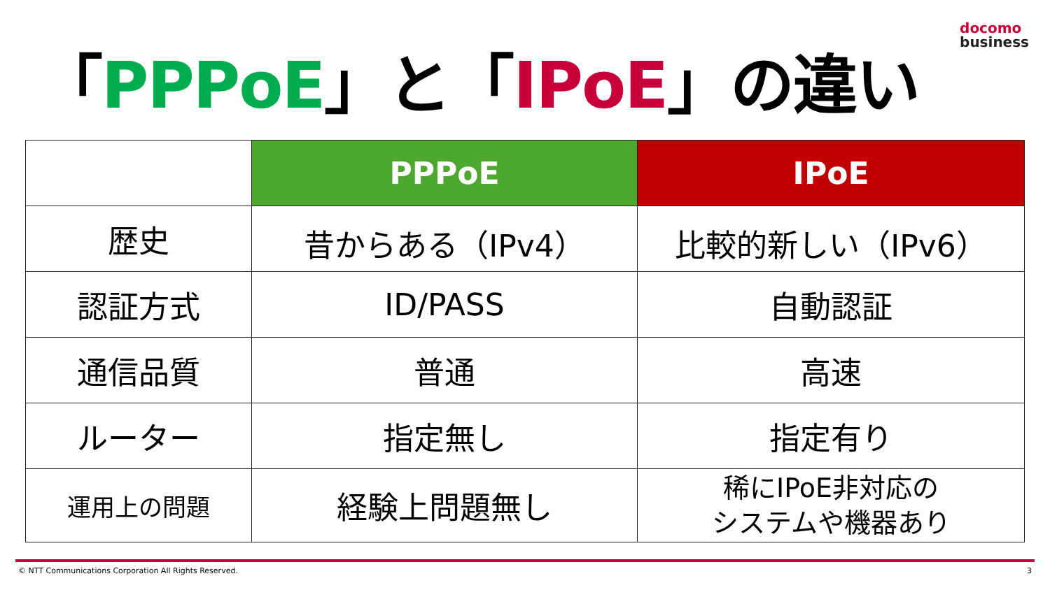「PPPoE」と「IPoE」の違い
docomo
business
| | PPPoE | IPoE |
| 歴史 | 昔からある（IPv4） | 比較的新しい（IPv6） |
| 認証方式 | ID/PASS | 自動認証 |
| 通信品質 | 普通 | 高速 |
| ルーター | 指定無し | 指定有り |
| 運用上の問題 | 経験上問題無し | 稀にIPoE非対応の システムや機器あり |
© NTT Communications Corporation All Rights Reserved. 3